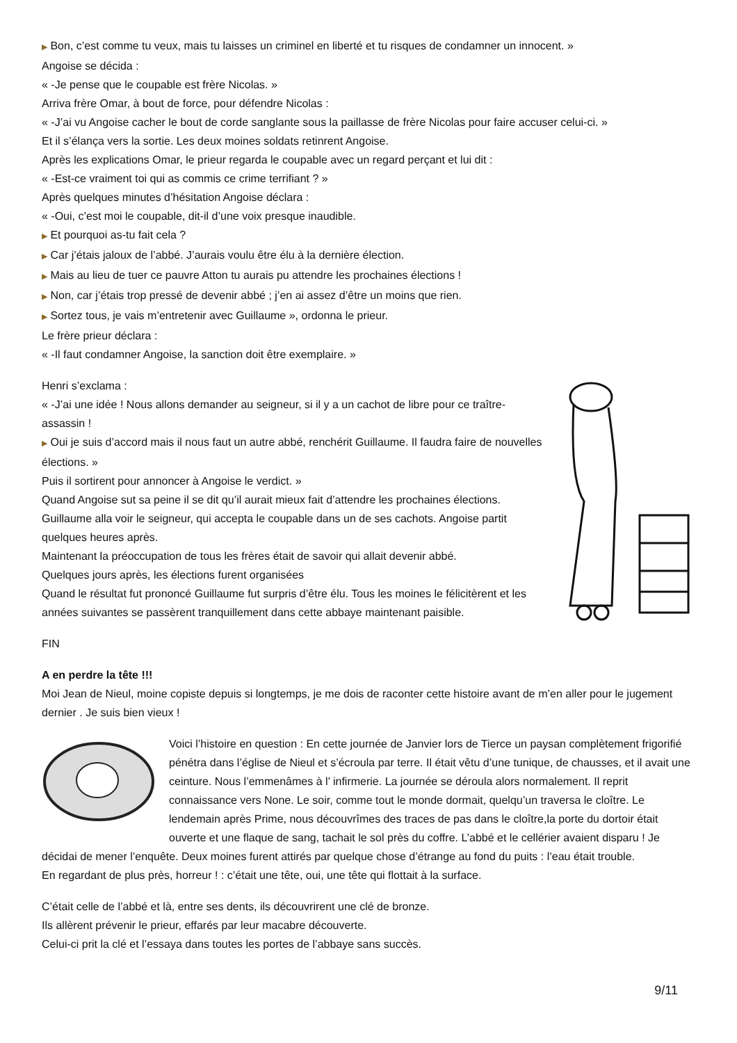▶ Bon, c’est comme tu veux, mais tu laisses un criminel en liberté et tu risques de condamner un innocent. »
Angoise se décida :
« -Je pense que le coupable est frère Nicolas. »
Arriva frère Omar, à bout de force, pour défendre Nicolas :
« -J’ai vu Angoise cacher le bout de corde sanglante sous la paillasse de frère Nicolas pour faire accuser celui-ci. »
Et il s’élança vers la sortie. Les deux moines soldats retinrent Angoise.
Après les explications Omar, le prieur regarda le coupable avec un regard perçant et lui dit :
« -Est-ce vraiment toi qui as commis ce crime terrifiant ? »
Après quelques minutes d’hésitation Angoise déclara :
« -Oui, c’est moi le coupable, dit-il d’une voix presque inaudible.
▶ Et pourquoi as-tu fait cela ?
▶ Car j’étais jaloux de l’abbé. J’aurais voulu être élu à la dernière élection.
▶ Mais au lieu de tuer ce pauvre Atton tu aurais pu attendre les prochaines élections !
▶ Non, car j’étais trop pressé de devenir abbé ; j’en ai assez d’être un moins que rien.
▶ Sortez tous, je vais m’entretenir avec Guillaume », ordonna le prieur.
Le frère prieur déclara :
« -Il faut condamner Angoise, la sanction doit être exemplaire. »
Henri s’exclama :
« -J’ai une idée ! Nous allons demander au seigneur, si il y a un cachot de libre pour ce traître-assassin !
▶ Oui je suis d’accord mais il nous faut un autre abbé, renchérit Guillaume. Il faudra faire de nouvelles élections. »
Puis il sortirent pour annoncer à Angoise le verdict. »
Quand Angoise sut sa peine il se dit qu’il aurait mieux fait d’attendre les prochaines élections.
Guillaume alla voir le seigneur, qui accepta le coupable dans un de ses cachots. Angoise partit
quelques heures après.
Maintenant la préoccupation de tous les frères était de savoir qui allait devenir abbé.
Quelques jours après, les élections furent organisées
Quand le résultat fut prononcé Guillaume fut surpris d’être élu. Tous les moines le félicitèrent et les années suivantes se passèrent tranquillement dans cette abbaye maintenant paisible.
FIN
A en perdre la tête !!!
Moi Jean de Nieul, moine copiste depuis si longtemps, je me dois de raconter cette histoire avant de m’en aller pour le jugement dernier . Je suis bien vieux !
Voici l’histoire en question : En cette journée de Janvier lors de Tierce un paysan complètement frigorifié pénétra dans l’église de Nieul et s’écroula par terre. Il était vêtu d’une tunique, de chausses, et il avait une ceinture. Nous l’emmenâmes à l’ infirmerie. La journée se déroula alors normalement. Il reprit connaissance vers None. Le soir, comme tout le monde dormait, quelqu’un traversa le cloître. Le lendemain après Prime, nous découvrîmes des traces de pas dans le cloître,la porte du dortoir était ouverte et une flaque de sang, tachait le sol près du coffre. L’abbé et le cellérier avaient disparu ! Je décidai de mener l’enquête. Deux moines furent attirés par quelque chose d’étrange au fond du puits : l’eau était trouble.
En regardant de plus près, horreur ! : c’était une tête, oui, une tête qui flottait à la surface.
C’était celle de l’abbé et là, entre ses dents, ils découvrirent une clé de bronze.
Ils allèrent prévenir le prieur, effarés par leur macabre découverte.
Celui-ci prit la clé et l’essaya dans toutes les portes de l’abbaye sans succès.
9/11